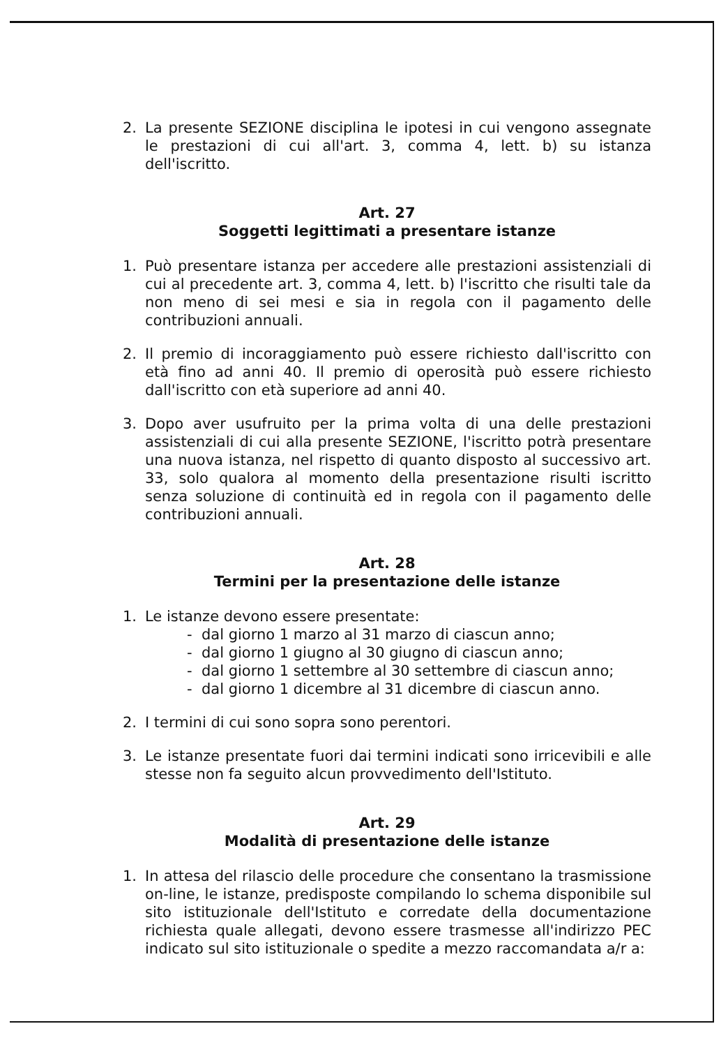2. La presente SEZIONE disciplina le ipotesi in cui vengono assegnate le prestazioni di cui all'art. 3, comma 4, lett. b) su istanza dell'iscritto.
Art. 27
Soggetti legittimati a presentare istanze
1. Può presentare istanza per accedere alle prestazioni assistenziali di cui al precedente art. 3, comma 4, lett. b) l'iscritto che risulti tale da non meno di sei mesi e sia in regola con il pagamento delle contribuzioni annuali.
2. Il premio di incoraggiamento può essere richiesto dall'iscritto con età fino ad anni 40. Il premio di operosità può essere richiesto dall'iscritto con età superiore ad anni 40.
3. Dopo aver usufruito per la prima volta di una delle prestazioni assistenziali di cui alla presente SEZIONE, l'iscritto potrà presentare una nuova istanza, nel rispetto di quanto disposto al successivo art. 33, solo qualora al momento della presentazione risulti iscritto senza soluzione di continuità ed in regola con il pagamento delle contribuzioni annuali.
Art. 28
Termini per la presentazione delle istanze
1. Le istanze devono essere presentate:
- dal giorno 1 marzo al 31 marzo di ciascun anno;
- dal giorno 1 giugno al 30 giugno di ciascun anno;
- dal giorno 1 settembre al 30 settembre di ciascun anno;
- dal giorno 1 dicembre al 31 dicembre di ciascun anno.
2. I termini di cui sono sopra sono perentori.
3. Le istanze presentate fuori dai termini indicati sono irricevibili e alle stesse non fa seguito alcun provvedimento dell'Istituto.
Art. 29
Modalità di presentazione delle istanze
1. In attesa del rilascio delle procedure che consentano la trasmissione on-line, le istanze, predisposte compilando lo schema disponibile sul sito istituzionale dell'Istituto e corredate della documentazione richiesta quale allegati, devono essere trasmesse all'indirizzo PEC indicato sul sito istituzionale o spedite a mezzo raccomandata a/r a: